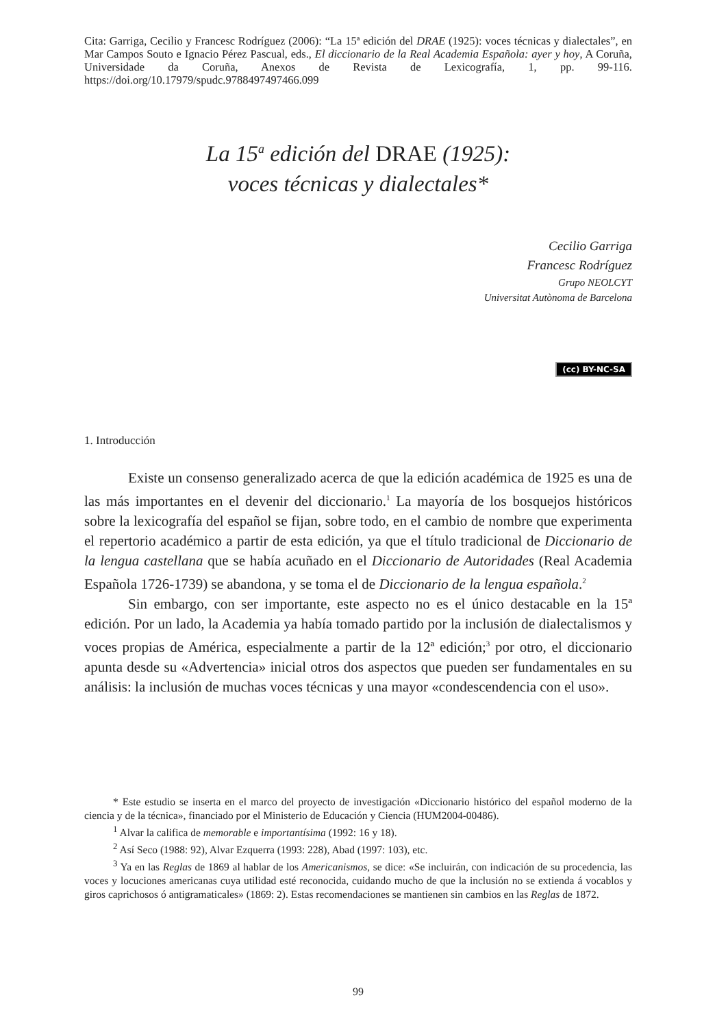Cita: Garriga, Cecilio y Francesc Rodríguez (2006): “La 15ª edición del DRAE (1925): voces técnicas y dialectales”, en Mar Campos Souto e Ignacio Pérez Pascual, eds., El diccionario de la Real Academia Española: ayer y hoy, A Coruña, Universidade da Coruña, Anexos de Revista de Lexicografía, 1, pp. 99-116. https://doi.org/10.17979/spudc.9788497497466.099
La 15<sup>a</sup> edición del DRAE (1925):
voces técnicas y dialectales*
Cecilio Garriga
Francesc Rodríguez
Grupo NEOLCYT
Universitat Autònoma de Barcelona
(cc) BY-NC-SA
1. Introducción
Existe un consenso generalizado acerca de que la edición académica de 1925 es una de las más importantes en el devenir del diccionario.<sup>1</sup> La mayoría de los bosquejos históricos sobre la lexicografía del español se fijan, sobre todo, en el cambio de nombre que experimenta el repertorio académico a partir de esta edición, ya que el título tradicional de Diccionario de la lengua castellana que se había acuñado en el Diccionario de Autoridades (Real Academia Española 1726-1739) se abandona, y se toma el de Diccionario de la lengua española.<sup>2</sup>
Sin embargo, con ser importante, este aspecto no es el único destacable en la 15ª edición. Por un lado, la Academia ya había tomado partido por la inclusión de dialectalismos y voces propias de América, especialmente a partir de la 12ª edición;<sup>3</sup> por otro, el diccionario apunta desde su «Advertencia» inicial otros dos aspectos que pueden ser fundamentales en su análisis: la inclusión de muchas voces técnicas y una mayor «condescendencia con el uso».
* Este estudio se inserta en el marco del proyecto de investigación «Diccionario histórico del español moderno de la ciencia y de la técnica», financiado por el Ministerio de Educación y Ciencia (HUM2004-00486).
<sup>1</sup> Alvar la califica de memorable e importantísima (1992: 16 y 18).
<sup>2</sup> Así Seco (1988: 92), Alvar Ezquerra (1993: 228), Abad (1997: 103), etc.
<sup>3</sup> Ya en las Reglas de 1869 al hablar de los Americanismos, se dice: «Se incluirán, con indicación de su procedencia, las voces y locuciones americanas cuya utilidad esté reconocida, cuidando mucho de que la inclusión no se extienda á vocablos y giros caprichosos ó antigramaticales» (1869: 2). Estas recomendaciones se mantienen sin cambios en las Reglas de 1872.
99